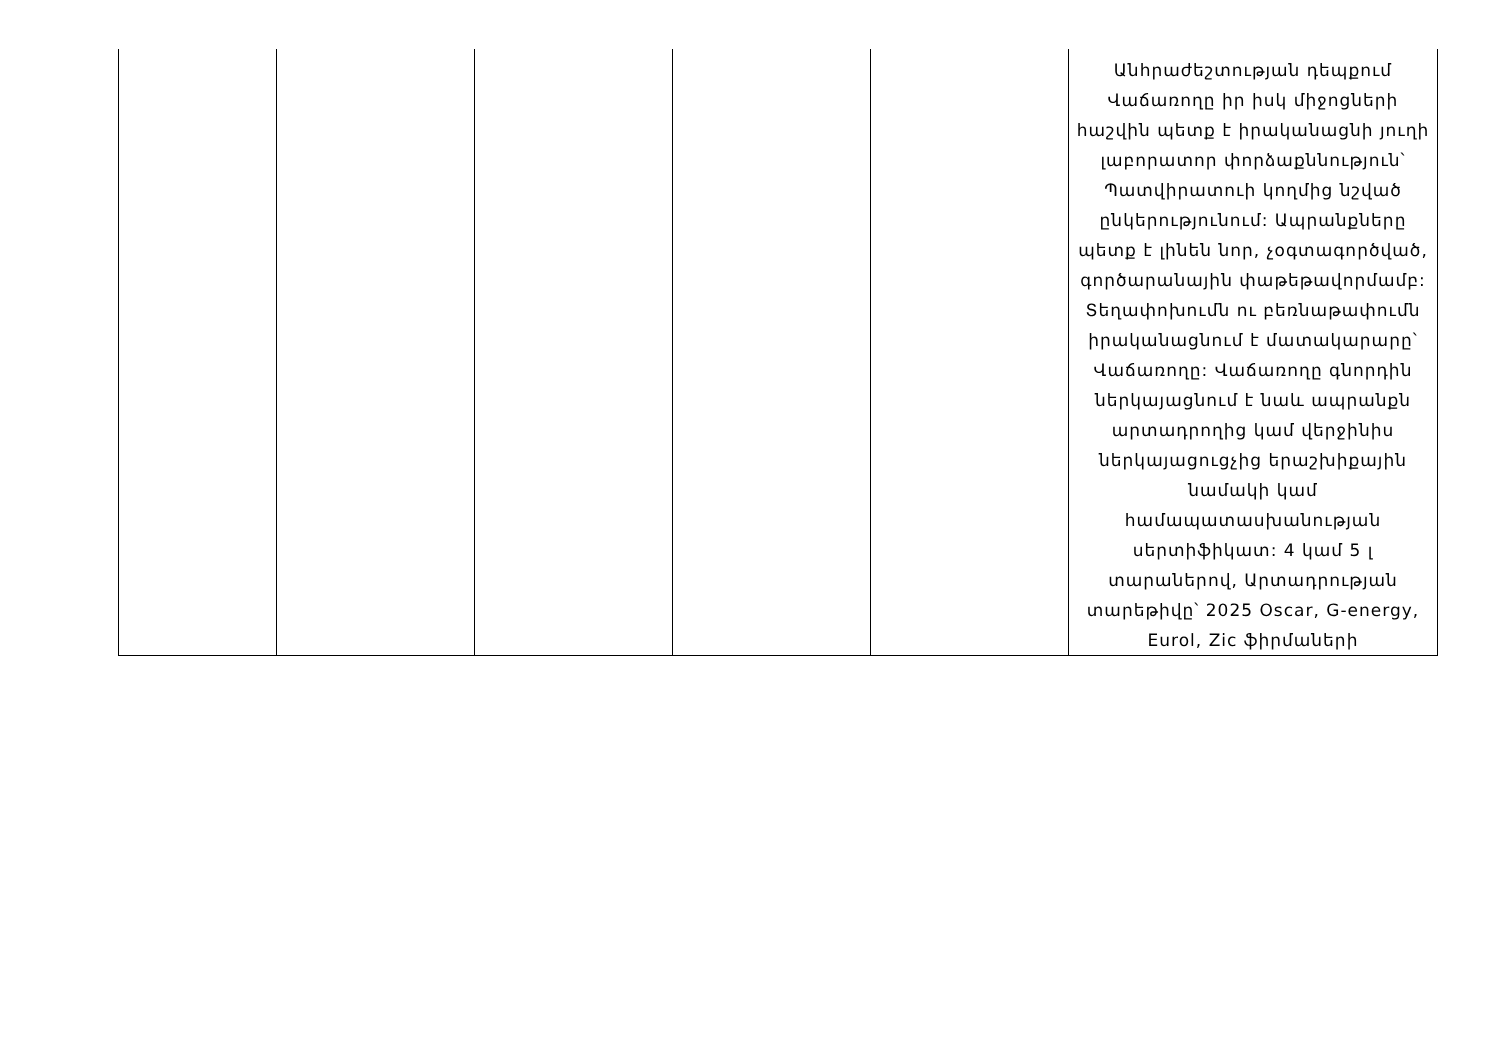| | | | | | Անհրաժեշտության դեպքում Վաճառողը իր իսկ միջոցների հաշվին պետք է իրականացնի յուղի լաբորատոր փորձաքննություն՝ Պատվիրատուի կողմից նշված ընկերությունում: Ապրանքները պետք է լինեն նոր, չօգտագործված, գործարանային փաթեթավորմամբ: Տեղափոխումն ու բեռնաթափումն իրականացնում է մատակարարը՝ Վաճառողը: Վաճառողը գնորդին ներկայացնում է նաև ապրանքն արտադրողից կամ վերջինիս ներկայացուցչից երաշխիքային նամակի կամ համապատասխանության սերտիֆիկատ: 4 կամ 5 լ տարաներով, Արտադրության տարեթիվը՝ 2025 Oscar, G-energy, Eurol, Zic ֆիրմաների |